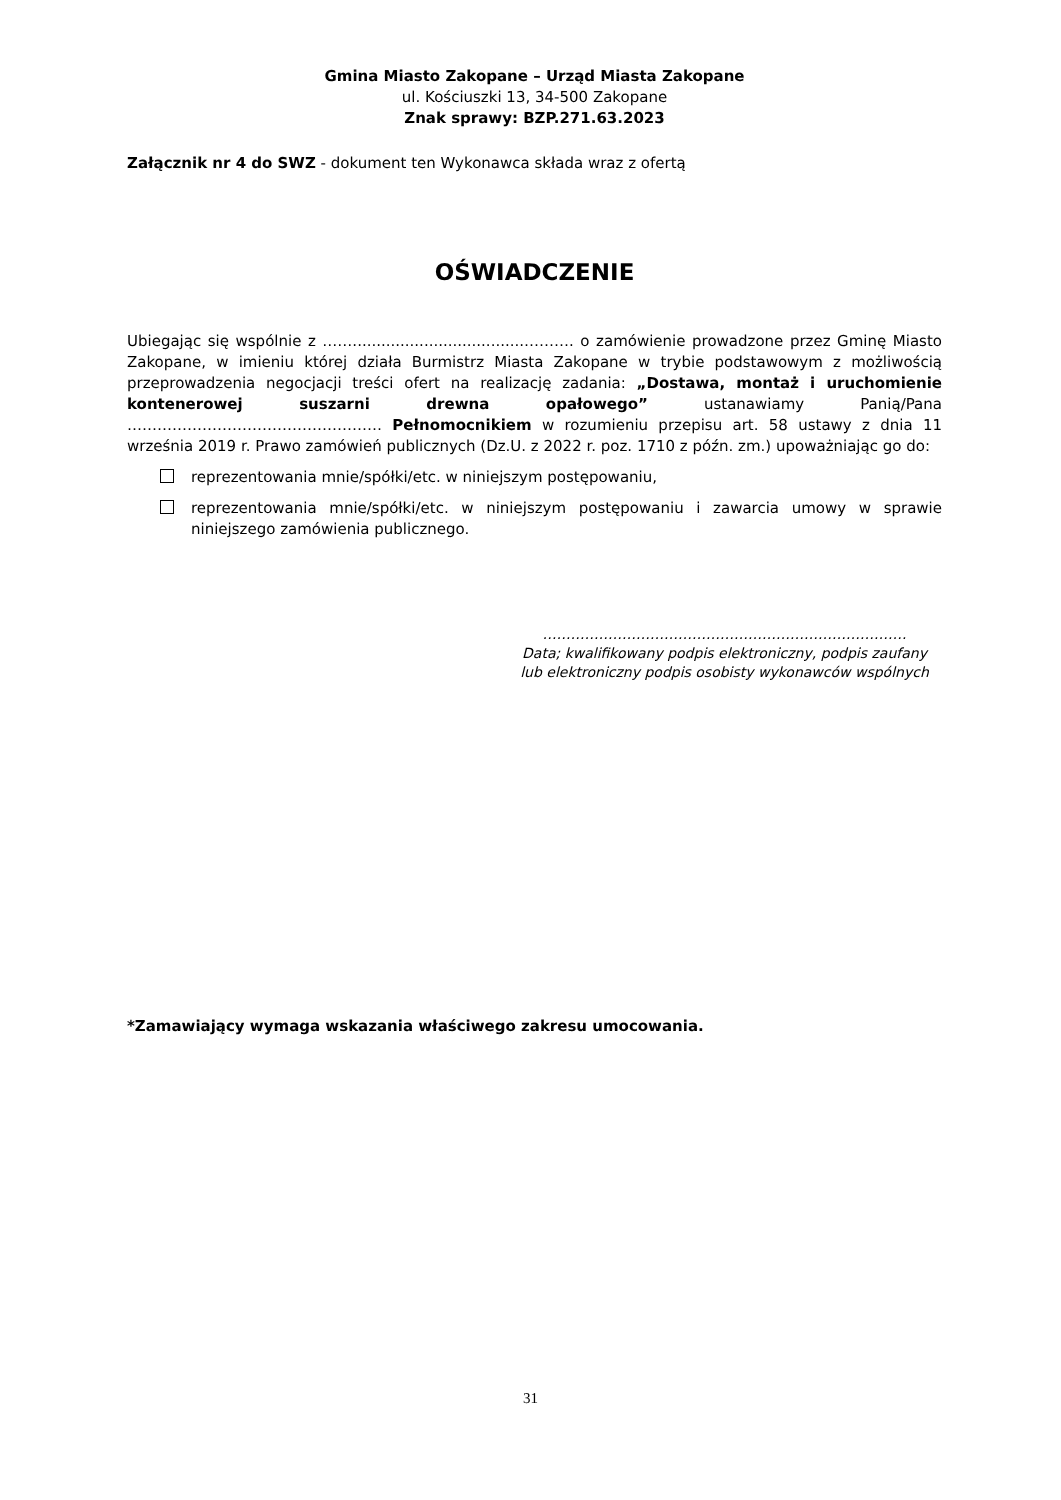Gmina Miasto Zakopane – Urząd Miasta Zakopane
ul. Kościuszki 13, 34-500 Zakopane
Znak sprawy: BZP.271.63.2023
Załącznik nr 4 do SWZ - dokument ten Wykonawca składa wraz z ofertą
OŚWIADCZENIE
Ubiegając się wspólnie z ……....................................………. o zamówienie prowadzone przez Gminę Miasto Zakopane, w imieniu której działa Burmistrz Miasta Zakopane w trybie podstawowym z możliwością przeprowadzenia negocjacji treści ofert na realizację zadania: „Dostawa, montaż i uruchomienie kontenerowej suszarni drewna opałowego” ustanawiamy Panią/Pana …………………………………………… Pełnomocnikiem w rozumieniu przepisu art. 58 ustawy z dnia 11 września 2019 r. Prawo zamówień publicznych (Dz.U. z 2022 r. poz. 1710 z późn. zm.) upoważniając go do:
reprezentowania mnie/spółki/etc. w niniejszym postępowaniu,
reprezentowania mnie/spółki/etc. w niniejszym postępowaniu i zawarcia umowy w sprawie niniejszego zamówienia publicznego.
……………………………………………………………………
Data; kwalifikowany podpis elektroniczny, podpis zaufany
lub elektroniczny podpis osobisty wykonawców wspólnych
*Zamawiający wymaga wskazania właściwego zakresu umocowania.
31